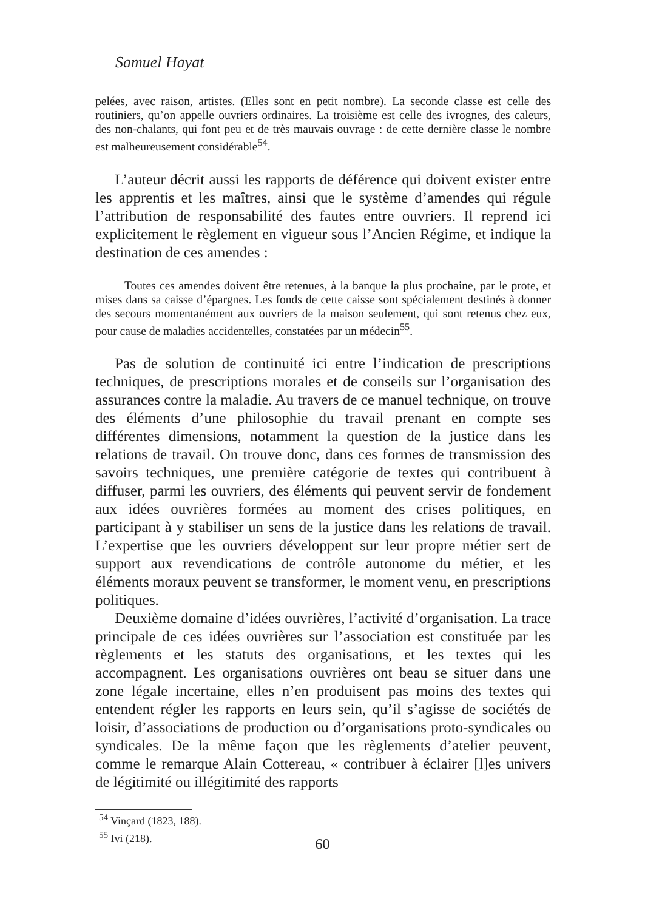Samuel Hayat
pelées, avec raison, artistes. (Elles sont en petit nombre). La seconde classe est celle des routiniers, qu’on appelle ouvriers ordinaires. La troisième est celle des ivrognes, des caleurs, des non-chalants, qui font peu et de très mauvais ouvrage : de cette dernière classe le nombre est malheureusement considérable<sup>54</sup>.
L’auteur décrit aussi les rapports de déférence qui doivent exister entre les apprentis et les maîtres, ainsi que le système d’amendes qui régule l’attribution de responsabilité des fautes entre ouvriers. Il reprend ici explicitement le règlement en vigueur sous l’Ancien Régime, et indique la destination de ces amendes :
Toutes ces amendes doivent être retenues, à la banque la plus prochaine, par le prote, et mises dans sa caisse d’épargnes. Les fonds de cette caisse sont spécialement destinés à donner des secours momentanément aux ouvriers de la maison seulement, qui sont retenus chez eux, pour cause de maladies accidentelles, constatées par un médecin<sup>55</sup>.
Pas de solution de continuité ici entre l’indication de prescriptions techniques, de prescriptions morales et de conseils sur l’organisation des assurances contre la maladie. Au travers de ce manuel technique, on trouve des éléments d’une philosophie du travail prenant en compte ses différentes dimensions, notamment la question de la justice dans les relations de travail. On trouve donc, dans ces formes de transmission des savoirs techniques, une première catégorie de textes qui contribuent à diffuser, parmi les ouvriers, des éléments qui peuvent servir de fondement aux idées ouvrières formées au moment des crises politiques, en participant à y stabiliser un sens de la justice dans les relations de travail. L’expertise que les ouvriers développent sur leur propre métier sert de support aux revendications de contrôle autonome du métier, et les éléments moraux peuvent se transformer, le moment venu, en prescriptions politiques.
Deuxième domaine d’idées ouvrières, l’activité d’organisation. La trace principale de ces idées ouvrières sur l’association est constituée par les règlements et les statuts des organisations, et les textes qui les accompagnent. Les organisations ouvrières ont beau se situer dans une zone légale incertaine, elles n’en produisent pas moins des textes qui entendent régler les rapports en leurs sein, qu’il s’agisse de sociétés de loisir, d’associations de production ou d’organisations proto-syndicales ou syndicales. De la même façon que les règlements d’atelier peuvent, comme le remarque Alain Cottereau, « contribuer à éclairer [l]es univers de légitimité ou illégitimité des rapports
<sup>54</sup> Vinçard (1823, 188).
<sup>55</sup> Ivi (218).
60